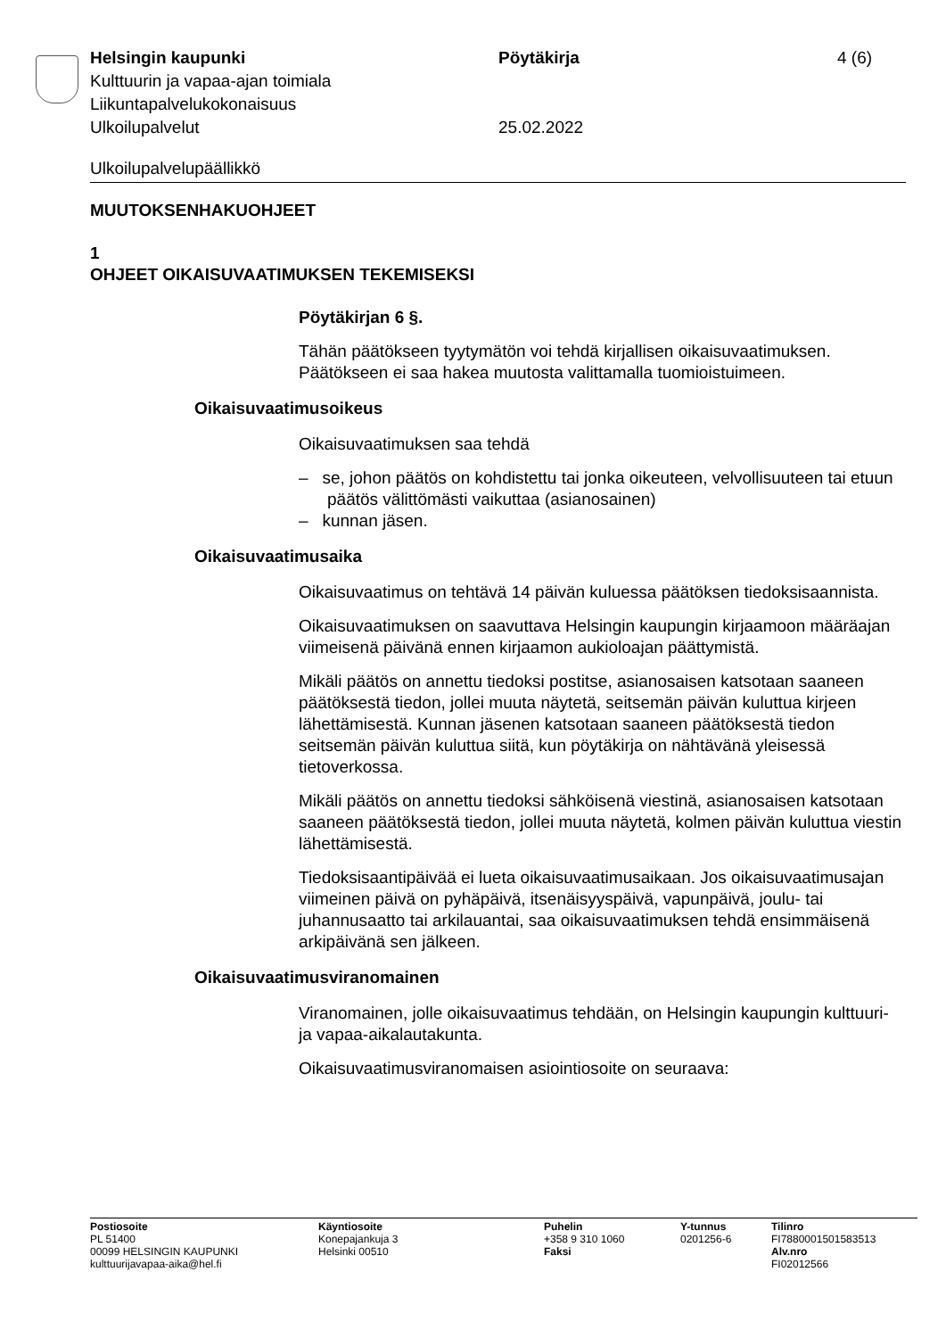Helsingin kaupunki Pöytäkirja 4 (6)
Kulttuurin ja vapaa-ajan toimiala
Liikuntapalvelukokonaisuus
Ulkoilupalvelut 25.02.2022
Ulkoilupalvelupäällikkö
MUUTOKSENHAKUOHJEET
1
OHJEET OIKAISUVAATIMUKSEN TEKEMISEKSI
Pöytäkirjan 6 §.
Tähän päätökseen tyytymätön voi tehdä kirjallisen oikaisuvaatimuksen. Päätökseen ei saa hakea muutosta valittamalla tuomioistuimeen.
Oikaisuvaatimusoikeus
Oikaisuvaatimuksen saa tehdä
– se, johon päätös on kohdistettu tai jonka oikeuteen, velvollisuuteen tai etuun päätös välittömästi vaikuttaa (asianosainen)
– kunnan jäsen.
Oikaisuvaatimusaika
Oikaisuvaatimus on tehtävä 14 päivän kuluessa päätöksen tiedoksisaannista.
Oikaisuvaatimuksen on saavuttava Helsingin kaupungin kirjaamoon määräajan viimeisenä päivänä ennen kirjaamon aukioloajan päättymistä.
Mikäli päätös on annettu tiedoksi postitse, asianosaisen katsotaan saaneen päätöksestä tiedon, jollei muuta näytetä, seitsemän päivän kuluttua kirjeen lähettämisestä. Kunnan jäsenen katsotaan saaneen päätöksestä tiedon seitsemän päivän kuluttua siitä, kun pöytäkirja on nähtävänä yleisessä tietoverkossa.
Mikäli päätös on annettu tiedoksi sähköisenä viestinä, asianosaisen katsotaan saaneen päätöksestä tiedon, jollei muuta näytetä, kolmen päivän kuluttua viestin lähettämisestä.
Tiedoksisaantipäivää ei lueta oikaisuvaatimusaikaan. Jos oikaisuvaatimusajan viimeinen päivä on pyhäpäivä, itsenäisyyspäivä, vapunpäivä, joulu- tai juhannusaatto tai arkilauantai, saa oikaisuvaatimuksen tehdä ensimmäisenä arkipäivänä sen jälkeen.
Oikaisuvaatimusviranomainen
Viranomainen, jolle oikaisuvaatimus tehdään, on Helsingin kaupungin kulttuuri- ja vapaa-aikalautakunta.
Oikaisuvaatimusviranomaisen asiointiosoite on seuraava:
Postiosoite
PL 51400
00099 HELSINGIN KAUPUNKI
kulttuurijavapaa-aika@hel.fi
Käyntiosoite
Konepajankuja 3
Helsinki 00510
Puhelin
+358 9 310 1060
Faksi
Y-tunnus
0201256-6
Tilinro
FI7880001501583513
Alv.nro
FI02012566